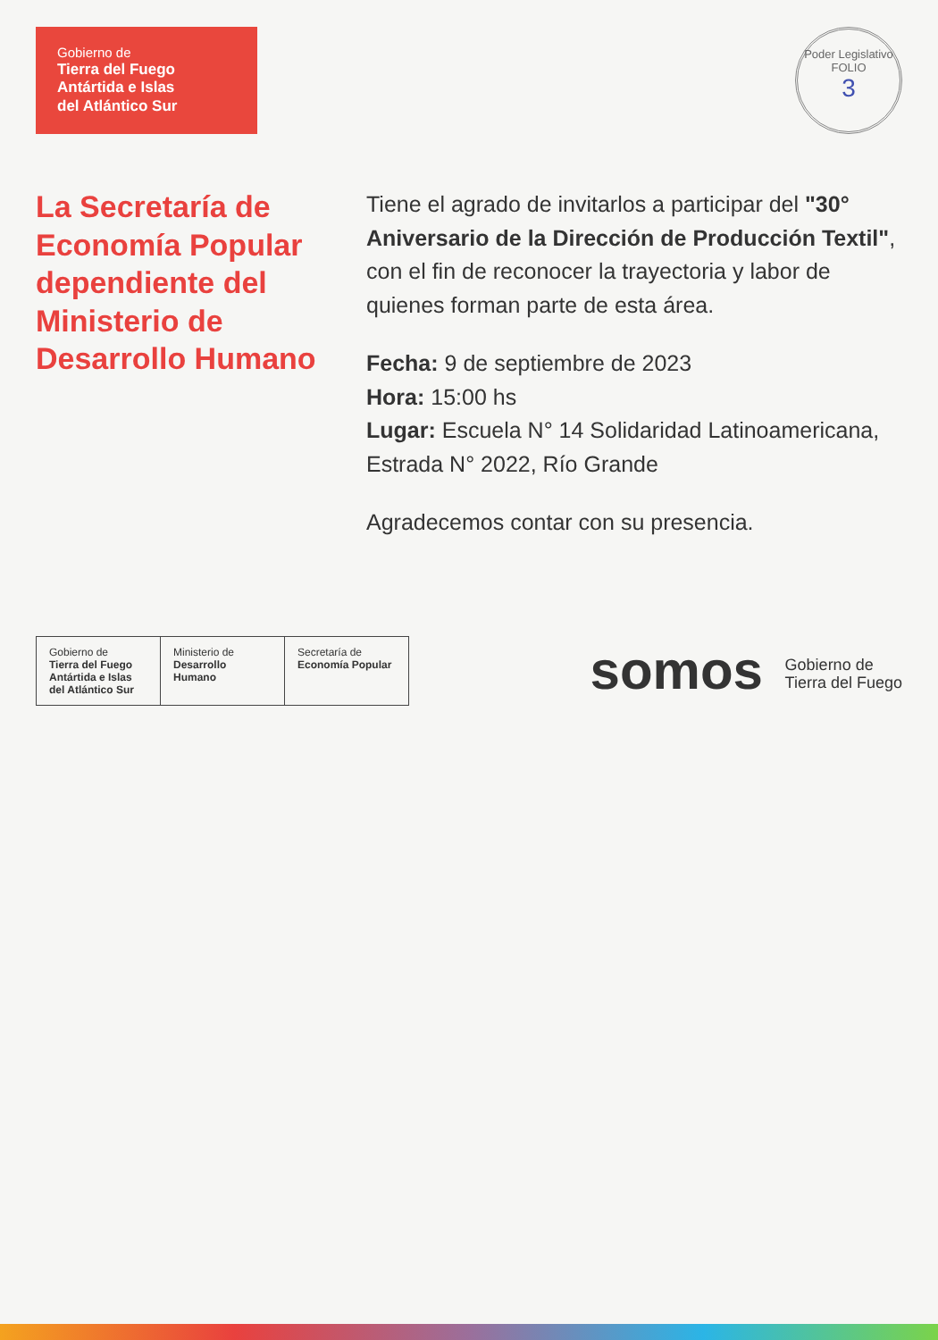Gobierno de
Tierra del Fuego
Antártida e Islas
del Atlántico Sur
Poder Legislativo
FOLIO
3
La Secretaría de Economía Popular dependiente del Ministerio de Desarrollo Humano
Tiene el agrado de invitarlos a participar del "30° Aniversario de la Dirección de Producción Textil", con el fin de reconocer la trayectoria y labor de quienes forman parte de esta área.
Fecha: 9 de septiembre de 2023
Hora: 15:00 hs
Lugar: Escuela N° 14 Solidaridad Latinoamericana, Estrada N° 2022, Río Grande
Agradecemos contar con su presencia.
Gobierno de
Tierra del Fuego Antártida e Islas del Atlántico Sur
Ministerio de
Desarrollo Humano
Secretaría de
Economía Popular
somos Gobierno de
Tierra del Fuego